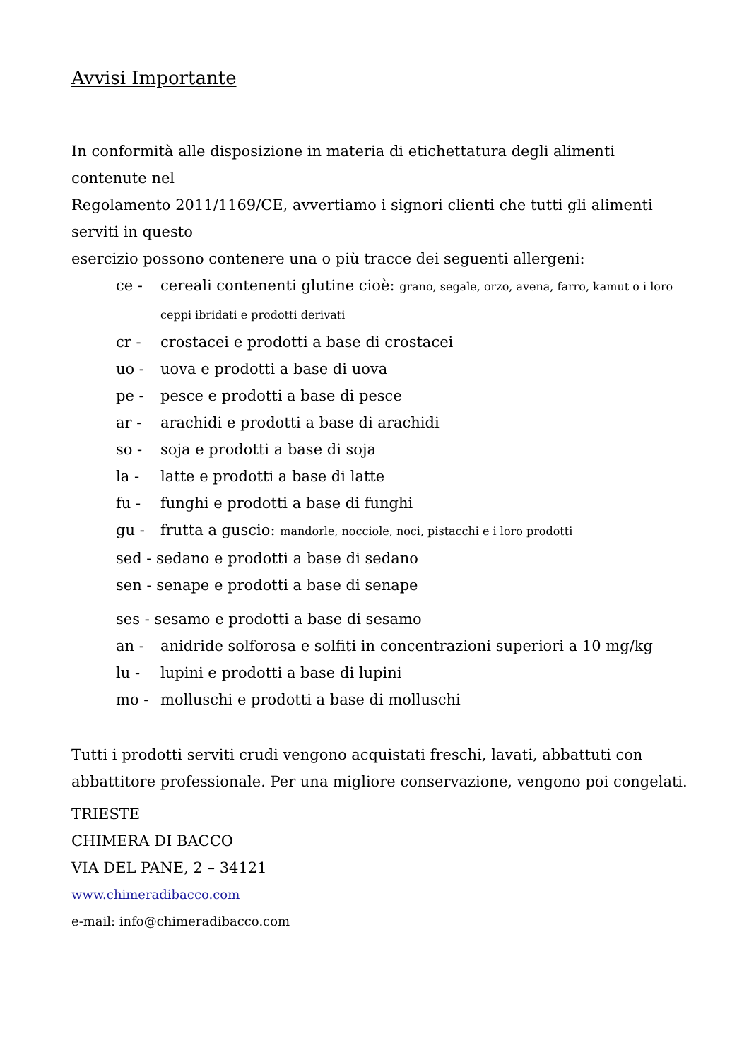Avvisi Importante
In conformità alle disposizione in materia di etichettatura degli alimenti
contenute nel
Regolamento 2011/1169/CE, avvertiamo i signori clienti che tutti gli alimenti
serviti in questo
esercizio possono contenere una o più tracce dei seguenti allergeni:
ce - cereali contenenti glutine cioè: grano, segale, orzo, avena, farro, kamut o i loro ceppi ibridati e prodotti derivati
cr - crostacei e prodotti a base di crostacei
uo - uova e prodotti a base di uova
pe - pesce e prodotti a base di pesce
ar - arachidi e prodotti a base di arachidi
so - soja e prodotti a base di soja
la - latte e prodotti a base di latte
fu - funghi e prodotti a base di funghi
gu - frutta a guscio: mandorle, nocciole, noci, pistacchi e i loro prodotti
sed - sedano e prodotti a base di sedano
sen - senape e prodotti a base di senape
ses - sesamo e prodotti a base di sesamo
an - anidride solforosa e solfiti in concentrazioni superiori a 10 mg/kg
lu - lupini e prodotti a base di lupini
mo - molluschi e prodotti a base di molluschi
Tutti i prodotti serviti crudi vengono acquistati freschi, lavati, abbattuti con abbattitore professionale. Per una migliore conservazione, vengono poi congelati.
TRIESTE
CHIMERA DI BACCO
VIA DEL PANE, 2 – 34121
www.chimeradibacco.com
e-mail: info@chimeradibacco.com